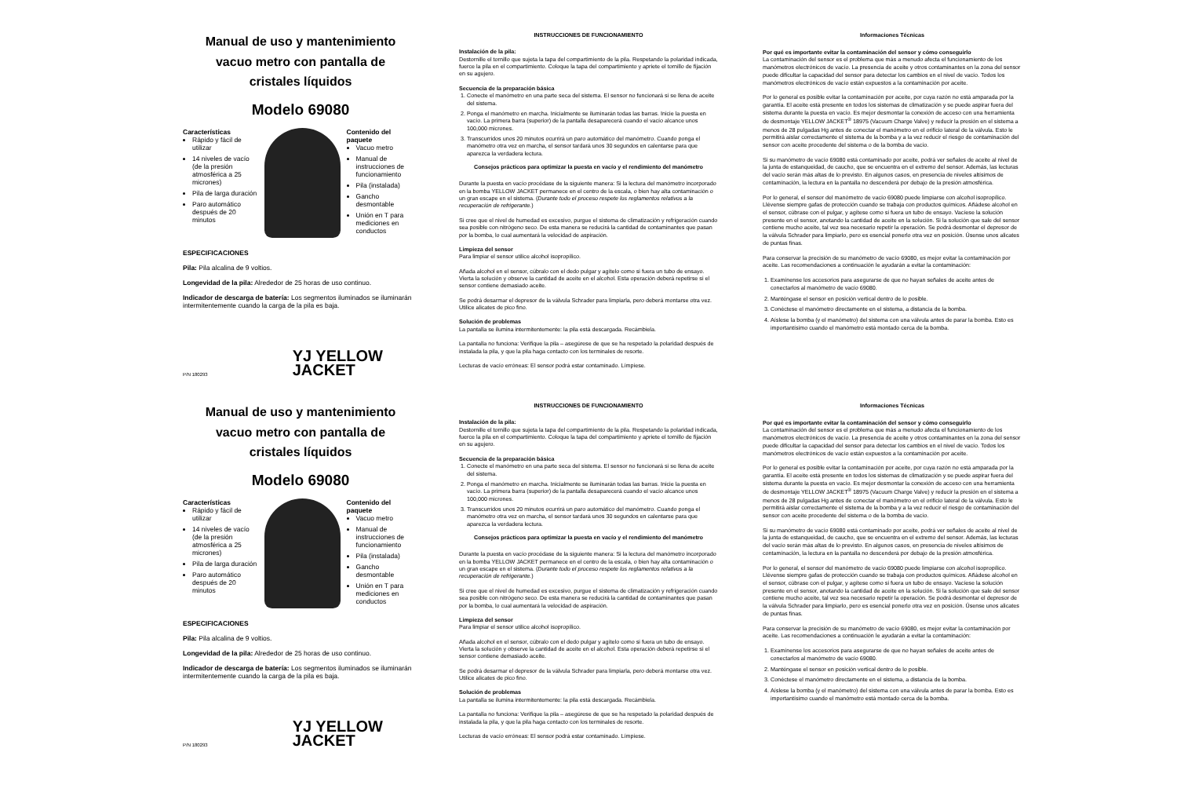Manual de uso y mantenimiento
vacuo metro con pantalla de
cristales líquidos
Modelo 69080
Características
Rápido y fácil de utilizar
14 niveles de vacío (de la presión atmosférica a 25 micrones)
Pila de larga duración
Paro automático después de 20 minutos
Contenido del paquete
Vacuo metro
Manual de instrucciones de funcionamiento
Pila (instalada)
Gancho desmontable
Unión en T para mediciones en conductos
ESPECIFICACIONES
Pila: Pila alcalina de 9 voltios.
Longevidad de la pila: Alrededor de 25 horas de uso continuo.
Indicador de descarga de batería: Los segmentos iluminados se iluminarán intermitentemente cuando la carga de la pila es baja.
P/N 180293
YJ YELLOW
JACKET
INSTRUCCIONES DE FUNCIONAMIENTO
Instalación de la pila:
Destornille el tornillo que sujeta la tapa del compartimiento de la pila. Respetando la polaridad indicada, fuerce la pila en el compartimiento. Coloque la tapa del compartimiento y apriete el tornillo de fijación en su agujero.
Secuencia de la preparación básica
1. Conecte el manómetro en una parte seca del sistema. El sensor no funcionará si se llena de aceite del sistema.
2. Ponga el manómetro en marcha. Inicialmente se iluminarán todas las barras. Inicie la puesta en vacío. La primera barra (superior) de la pantalla desaparecerá cuando el vacío alcance unos 100,000 micrones.
3. Transcurridos unos 20 minutos ocurrirá un paro automático del manómetro. Cuando ponga el manómetro otra vez en marcha, el sensor tardará unos 30 segundos en calentarse para que aparezca la verdadera lectura.
Consejos prácticos para optimizar la puesta en vacío y el rendimiento del manómetro
Durante la puesta en vacío procédase de la siguiente manera: Si la lectura del manómetro incorporado en la bomba YELLOW JACKET permanece en el centro de la escala, o bien hay alta contaminación o un gran escape en el sistema. (Durante todo el proceso respete los reglamentos relativos a la recuperación de refrigerante.)
Si cree que el nivel de humedad es excesivo, purgue el sistema de climatización y refrigeración cuando sea posible con nitrógeno seco. De esta manera se reducirá la cantidad de contaminantes que pasan por la bomba, lo cual aumentará la velocidad de aspiración.
Limpieza del sensor
Para limpiar el sensor utilice alcohol isopropílico.
Añada alcohol en el sensor, cúbralo con el dedo pulgar y agítelo como si fuera un tubo de ensayo. Vierta la solución y observe la cantidad de aceite en el alcohol. Esta operación deberá repetirse si el sensor contiene demasiado aceite.
Se podrá desarmar el depresor de la válvula Schrader para limpiarla, pero deberá montarse otra vez. Utilice alicates de pico fino.
Solución de problemas
La pantalla se ilumina intermitentemente: la pila está descargada. Recámbiela.
La pantalla no funciona: Verifique la pila – asegúrese de que se ha respetado la polaridad después de instalada la pila, y que la pila haga contacto con los terminales de resorte.
Lecturas de vacío erróneas: El sensor podrá estar contaminado. Límpiese.
Informaciones Técnicas
Por qué es importante evitar la contaminación del sensor y cómo conseguirlo
La contaminación del sensor es el problema que más a menudo afecta el funcionamiento de los manómetros electrónicos de vacío. La presencia de aceite y otros contaminantes en la zona del sensor puede dificultar la capacidad del sensor para detectar los cambios en el nivel de vacío. Todos los manómetros electrónicos de vacío están expuestos a la contaminación por aceite.
Por lo general es posible evitar la contaminación por aceite, por cuya razón no está amparada por la garantía. El aceite está presente en todos los sistemas de climatización y se puede aspirar fuera del sistema durante la puesta en vacío. Es mejor desmontar la conexión de acceso con una herramienta de desmontaje YELLOW JACKET<sup>®</sup> 18975 (Vacuum Charge Valve) y reducir la presión en el sistema a menos de 28 pulgadas Hg antes de conectar el manómetro en el orificio lateral de la válvula. Esto le permitirá aislar correctamente el sistema de la bomba y a la vez reducir el riesgo de contaminación del sensor con aceite procedente del sistema o de la bomba de vacío.
Si su manómetro de vacío 69080 está contaminado por aceite, podrá ver señales de aceite al nivel de la junta de estanqueidad, de caucho, que se encuentra en el extremo del sensor. Además, las lecturas del vacío serán más altas de lo previsto. En algunos casos, en presencia de niveles altísimos de contaminación, la lectura en la pantalla no descenderá por debajo de la presión atmosférica.
Por lo general, el sensor del manómetro de vacío 69080 puede limpiarse con alcohol isopropílico. Llévense siempre gafas de protección cuando se trabaja con productos químicos. Añádese alcohol en el sensor, cúbrase con el pulgar, y agítese como si fuera un tubo de ensayo. Vacíese la solución presente en el sensor, anotando la cantidad de aceite en la solución. Si la solución que sale del sensor contiene mucho aceite, tal vez sea necesario repetir la operación. Se podrá desmontar el depresor de la válvula Schrader para limpiarlo, pero es esencial ponerlo otra vez en posición. Úsense unos alicates de puntas finas.
Para conservar la precisión de su manómetro de vacío 69080, es mejor evitar la contaminación por aceite. Las recomendaciones a continuación le ayudarán a evitar la contaminación:
1. Examínense los accesorios para asegurarse de que no hayan señales de aceite antes de conectarlos al manómetro de vacío 69080.
2. Manténgase el sensor en posición vertical dentro de lo posible.
3. Conéctese el manómetro directamente en el sistema, a distancia de la bomba.
4. Aíslese la bomba (y el manómetro) del sistema con una válvula antes de parar la bomba. Esto es importantísimo cuando el manómetro está montado cerca de la bomba.
Manual de uso y mantenimiento
vacuo metro con pantalla de
cristales líquidos
Modelo 69080
Características
Rápido y fácil de utilizar
14 niveles de vacío (de la presión atmosférica a 25 micrones)
Pila de larga duración
Paro automático después de 20 minutos
Contenido del paquete
Vacuo metro
Manual de instrucciones de funcionamiento
Pila (instalada)
Gancho desmontable
Unión en T para mediciones en conductos
ESPECIFICACIONES
Pila: Pila alcalina de 9 voltios.
Longevidad de la pila: Alrededor de 25 horas de uso continuo.
Indicador de descarga de batería: Los segmentos iluminados se iluminarán intermitentemente cuando la carga de la pila es baja.
P/N 180293
YJ YELLOW
JACKET
INSTRUCCIONES DE FUNCIONAMIENTO
Instalación de la pila:
Destornille el tornillo que sujeta la tapa del compartimiento de la pila. Respetando la polaridad indicada, fuerce la pila en el compartimiento. Coloque la tapa del compartimiento y apriete el tornillo de fijación en su agujero.
Secuencia de la preparación básica
1. Conecte el manómetro en una parte seca del sistema. El sensor no funcionará si se llena de aceite del sistema.
2. Ponga el manómetro en marcha. Inicialmente se iluminarán todas las barras. Inicie la puesta en vacío. La primera barra (superior) de la pantalla desaparecerá cuando el vacío alcance unos 100,000 micrones.
3. Transcurridos unos 20 minutos ocurrirá un paro automático del manómetro. Cuando ponga el manómetro otra vez en marcha, el sensor tardará unos 30 segundos en calentarse para que aparezca la verdadera lectura.
Consejos prácticos para optimizar la puesta en vacío y el rendimiento del manómetro
Durante la puesta en vacío procédase de la siguiente manera: Si la lectura del manómetro incorporado en la bomba YELLOW JACKET permanece en el centro de la escala, o bien hay alta contaminación o un gran escape en el sistema. (Durante todo el proceso respete los reglamentos relativos a la recuperación de refrigerante.)
Si cree que el nivel de humedad es excesivo, purgue el sistema de climatización y refrigeración cuando sea posible con nitrógeno seco. De esta manera se reducirá la cantidad de contaminantes que pasan por la bomba, lo cual aumentará la velocidad de aspiración.
Limpieza del sensor
Para limpiar el sensor utilice alcohol isopropílico.
Añada alcohol en el sensor, cúbralo con el dedo pulgar y agítelo como si fuera un tubo de ensayo. Vierta la solución y observe la cantidad de aceite en el alcohol. Esta operación deberá repetirse si el sensor contiene demasiado aceite.
Se podrá desarmar el depresor de la válvula Schrader para limpiarla, pero deberá montarse otra vez. Utilice alicates de pico fino.
Solución de problemas
La pantalla se ilumina intermitentemente: la pila está descargada. Recámbiela.
La pantalla no funciona: Verifique la pila – asegúrese de que se ha respetado la polaridad después de instalada la pila, y que la pila haga contacto con los terminales de resorte.
Lecturas de vacío erróneas: El sensor podrá estar contaminado. Límpiese.
Informaciones Técnicas
Por qué es importante evitar la contaminación del sensor y cómo conseguirlo
La contaminación del sensor es el problema que más a menudo afecta el funcionamiento de los manómetros electrónicos de vacío. La presencia de aceite y otros contaminantes en la zona del sensor puede dificultar la capacidad del sensor para detectar los cambios en el nivel de vacío. Todos los manómetros electrónicos de vacío están expuestos a la contaminación por aceite.
Por lo general es posible evitar la contaminación por aceite, por cuya razón no está amparada por la garantía. El aceite está presente en todos los sistemas de climatización y se puede aspirar fuera del sistema durante la puesta en vacío. Es mejor desmontar la conexión de acceso con una herramienta de desmontaje YELLOW JACKET<sup>®</sup> 18975 (Vacuum Charge Valve) y reducir la presión en el sistema a menos de 28 pulgadas Hg antes de conectar el manómetro en el orificio lateral de la válvula. Esto le permitirá aislar correctamente el sistema de la bomba y a la vez reducir el riesgo de contaminación del sensor con aceite procedente del sistema o de la bomba de vacío.
Si su manómetro de vacío 69080 está contaminado por aceite, podrá ver señales de aceite al nivel de la junta de estanqueidad, de caucho, que se encuentra en el extremo del sensor. Además, las lecturas del vacío serán más altas de lo previsto. En algunos casos, en presencia de niveles altísimos de contaminación, la lectura en la pantalla no descenderá por debajo de la presión atmosférica.
Por lo general, el sensor del manómetro de vacío 69080 puede limpiarse con alcohol isopropílico. Llévense siempre gafas de protección cuando se trabaja con productos químicos. Añádese alcohol en el sensor, cúbrase con el pulgar, y agítese como si fuera un tubo de ensayo. Vacíese la solución presente en el sensor, anotando la cantidad de aceite en la solución. Si la solución que sale del sensor contiene mucho aceite, tal vez sea necesario repetir la operación. Se podrá desmontar el depresor de la válvula Schrader para limpiarlo, pero es esencial ponerlo otra vez en posición. Úsense unos alicates de puntas finas.
Para conservar la precisión de su manómetro de vacío 69080, es mejor evitar la contaminación por aceite. Las recomendaciones a continuación le ayudarán a evitar la contaminación:
1. Examínense los accesorios para asegurarse de que no hayan señales de aceite antes de conectarlos al manómetro de vacío 69080.
2. Manténgase el sensor en posición vertical dentro de lo posible.
3. Conéctese el manómetro directamente en el sistema, a distancia de la bomba.
4. Aíslese la bomba (y el manómetro) del sistema con una válvula antes de parar la bomba. Esto es importantísimo cuando el manómetro está montado cerca de la bomba.